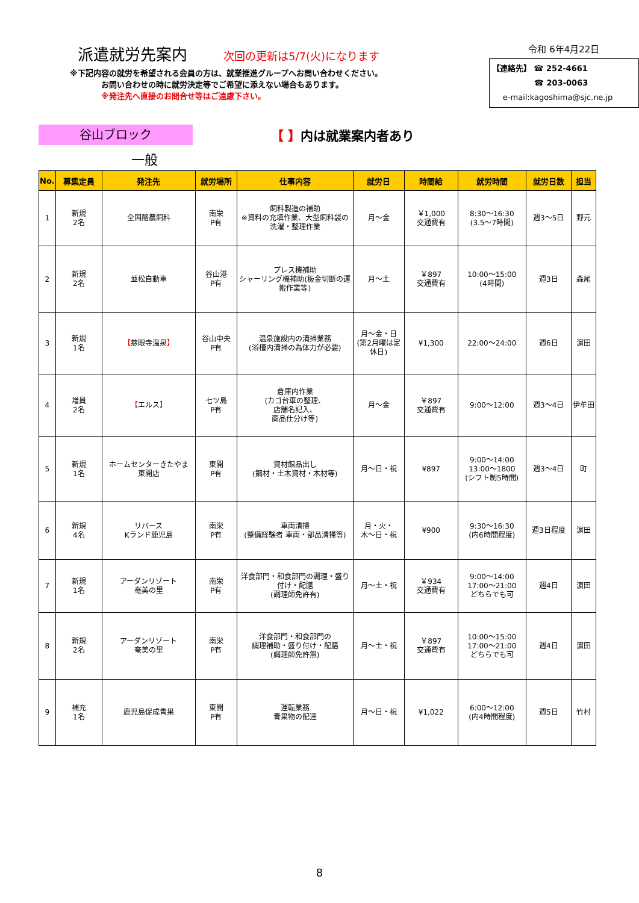派遣就労先案内 次回の更新は5/7(火)になります
※下記内容の就労を希望される会員の方は、就業推進グループへお問い合わせください。
お問い合わせの時に就労決定等でご希望に添えない場合もあります。
※発注先へ直接のお問合せ等はご遠慮下さい。
令和 6年4月22日
【連絡先】 ☎ 252-4661
☎ 203-0063
e-mail:kagoshima@sjc.ne.jp
谷山ブロック
【 】内は就業案内者あり
一般
| No. | 募集定員 | 発注先 | 就労場所 | 仕事内容 | 就労日 | 時間給 | 就労時間 | 就労日数 | 担当 |
| --- | --- | --- | --- | --- | --- | --- | --- | --- | --- |
| 1 | 新規 2名 | 全国酪農飼料 | 南栄 P有 | 飼料製造の補助 ※資料の充填作業、大型飼料袋の洗濯・整理作業 | 月～金 | ￥1,000 交通費有 | 8:30～16:30 (3.5～7時間) | 週3～5日 | 野元 |
| 2 | 新規 2名 | 並松自動車 | 谷山港 P有 | プレス機補助 シャーリング機補助(板金切断の運搬作業等) | 月～土 | ￥897 交通費有 | 10:00～15:00 (4時間) | 週3日 | 森尾 |
| 3 | 新規 1名 | 【 慈眼寺温泉 】 | 谷山中央 P有 | 温泉施設内の清掃業務 (浴槽内清掃の為体力が必要) | 月～金・日 (第2月曜は定休日) | ¥1,300 | 22:00～24:00 | 週6日 | 濵田 |
| 4 | 増員 2名 | 【 エルス 】 | 七ツ島 P有 | 倉庫内作業 (カゴ台車の整理、 店舗名記入、 商品仕分け等) | 月～金 | ￥897 交通費有 | 9:00～12:00 | 週3～4日 | 伊牟田 |
| 5 | 新規 1名 | ホームセンターきたやま 東開店 | 東開 P有 | 資材館品出し (鋼材・土木資材・木材等) | 月～日・祝 | ¥897 | 9:00～14:00 13:00～1800 (シフト制5時間) | 週3～4日 | 町 |
| 6 | 新規 4名 | リバース Kランド鹿児島 | 南栄 P有 | 車両清掃 (整備経験者 車両・部品清掃等) | 月・火・ 木～日・祝 | ¥900 | 9:30～16:30 (内6時間程度) | 週3日程度 | 濵田 |
| 7 | 新規 1名 | アーダンリゾート 奄美の里 | 南栄 P有 | 洋食部門・和食部門の調理・盛り付け・配膳 (調理師免許有) | 月～土・祝 | ￥934 交通費有 | 9:00～14:00 17:00～21:00 どちらでも可 | 週4日 | 濵田 |
| 8 | 新規 2名 | アーダンリゾート 奄美の里 | 南栄 P有 | 洋食部門・和食部門の 調理補助・盛り付け・配膳 (調理師免許無) | 月～土・祝 | ￥897 交通費有 | 10:00～15:00 17:00～21:00 どちらでも可 | 週4日 | 濵田 |
| 9 | 補充 1名 | 鹿児島促成青果 | 東開 P有 | 運転業務 青果物の配達 | 月～日・祝 | ¥1,022 | 6:00～12:00 (内4時間程度) | 週5日 | 竹村 |
8